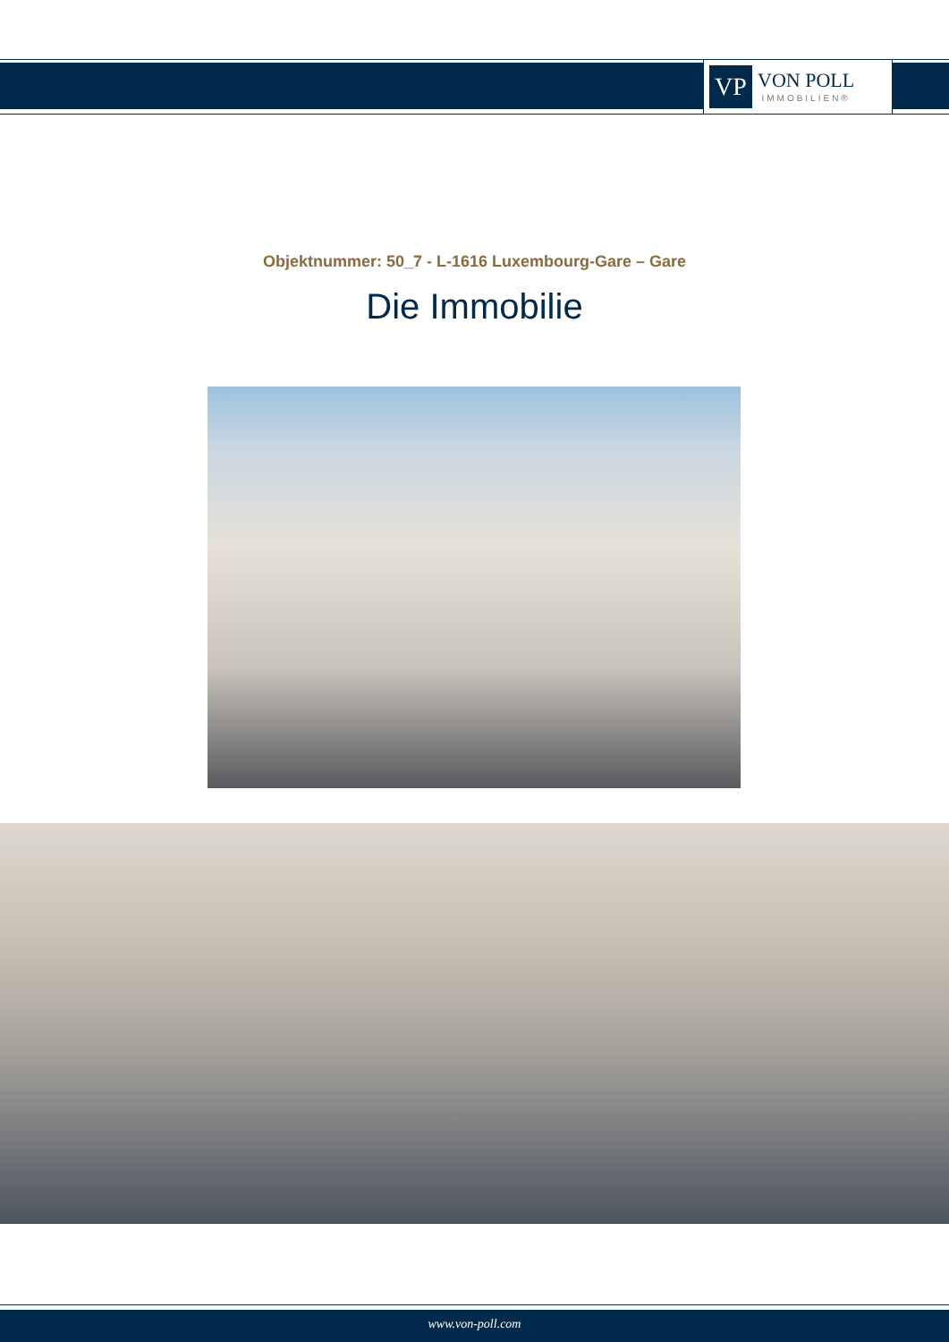VP
VON POLL
IMMOBILIEN®
Objektnummer: 50_7 - L-1616 Luxembourg-Gare – Gare
Die Immobilie
www.von-poll.com